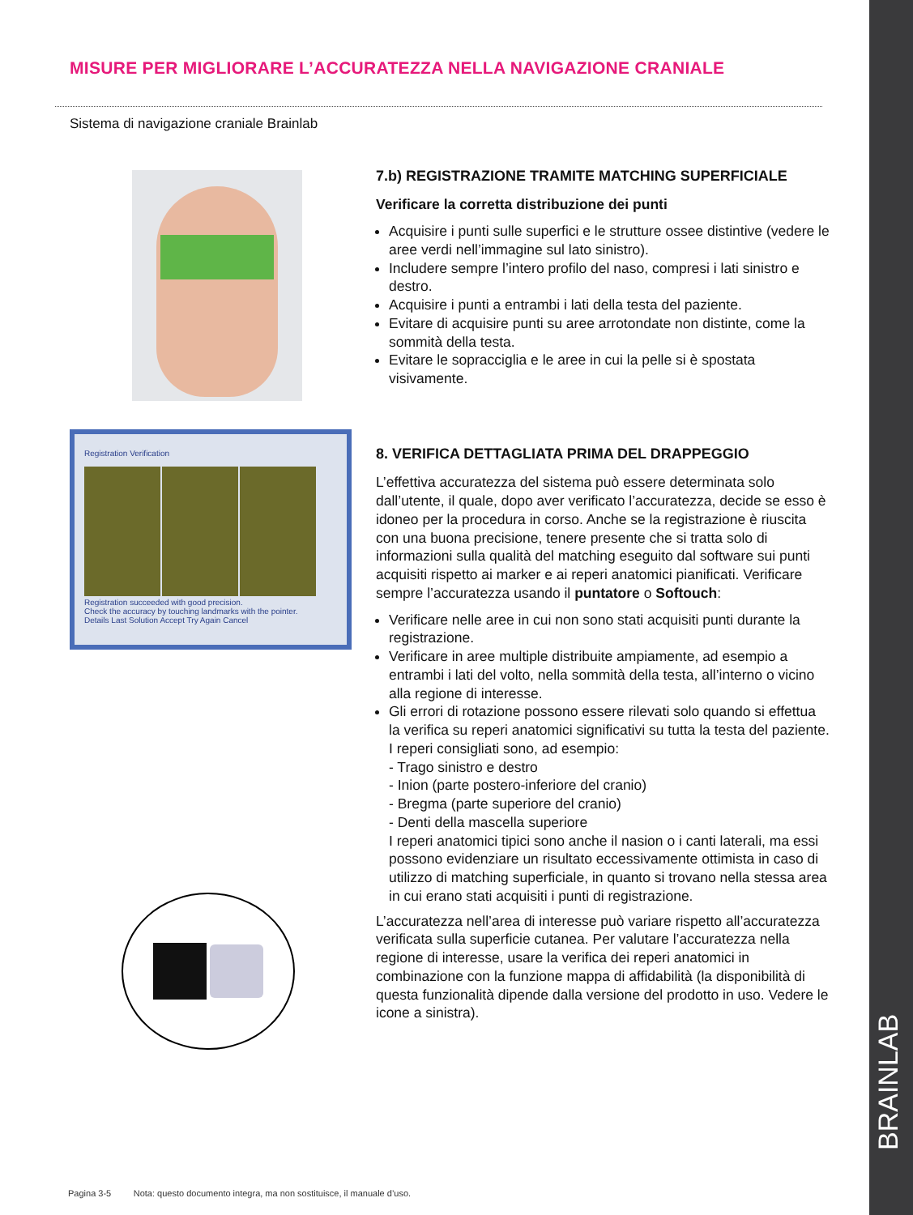MISURE PER MIGLIORARE L’ACCURATEZZA NELLA NAVIGAZIONE CRANIALE
Sistema di navigazione craniale Brainlab
Registration Verification
Registration succeeded with good precision.
Check the accuracy by touching landmarks with the pointer.
Details Last Solution Accept Try Again Cancel
7.b) REGISTRAZIONE TRAMITE MATCHING SUPERFICIALE
Verificare la corretta distribuzione dei punti
Acquisire i punti sulle superfici e le strutture ossee distintive (vedere le aree verdi nell’immagine sul lato sinistro).
Includere sempre l’intero profilo del naso, compresi i lati sinistro e destro.
Acquisire i punti a entrambi i lati della testa del paziente.
Evitare di acquisire punti su aree arrotondate non distinte, come la sommità della testa.
Evitare le sopracciglia e le aree in cui la pelle si è spostata visivamente.
8. VERIFICA DETTAGLIATA PRIMA DEL DRAPPEGGIO
L’effettiva accuratezza del sistema può essere determinata solo dall’utente, il quale, dopo aver verificato l’accuratezza, decide se esso è idoneo per la procedura in corso. Anche se la registrazione è riuscita con una buona precisione, tenere presente che si tratta solo di informazioni sulla qualità del matching eseguito dal software sui punti acquisiti rispetto ai marker e ai reperi anatomici pianificati. Verificare sempre l’accuratezza usando il puntatore o Softouch:
Verificare nelle aree in cui non sono stati acquisiti punti durante la registrazione.
Verificare in aree multiple distribuite ampiamente, ad esempio a entrambi i lati del volto, nella sommità della testa, all’interno o vicino alla regione di interesse.
Gli errori di rotazione possono essere rilevati solo quando si effettua la verifica su reperi anatomici significativi su tutta la testa del paziente. I reperi consigliati sono, ad esempio:
- Trago sinistro e destro
- Inion (parte postero-inferiore del cranio)
- Bregma (parte superiore del cranio)
- Denti della mascella superiore
I reperi anatomici tipici sono anche il nasion o i canti laterali, ma essi possono evidenziare un risultato eccessivamente ottimista in caso di utilizzo di matching superficiale, in quanto si trovano nella stessa area in cui erano stati acquisiti i punti di registrazione.
L’accuratezza nell’area di interesse può variare rispetto all’accuratezza verificata sulla superficie cutanea. Per valutare l’accuratezza nella regione di interesse, usare la verifica dei reperi anatomici in combinazione con la funzione mappa di affidabilità (la disponibilità di questa funzionalità dipende dalla versione del prodotto in uso. Vedere le icone a sinistra).
Pagina 3-5 Nota: questo documento integra, ma non sostituisce, il manuale d’uso.
BRAINLAB